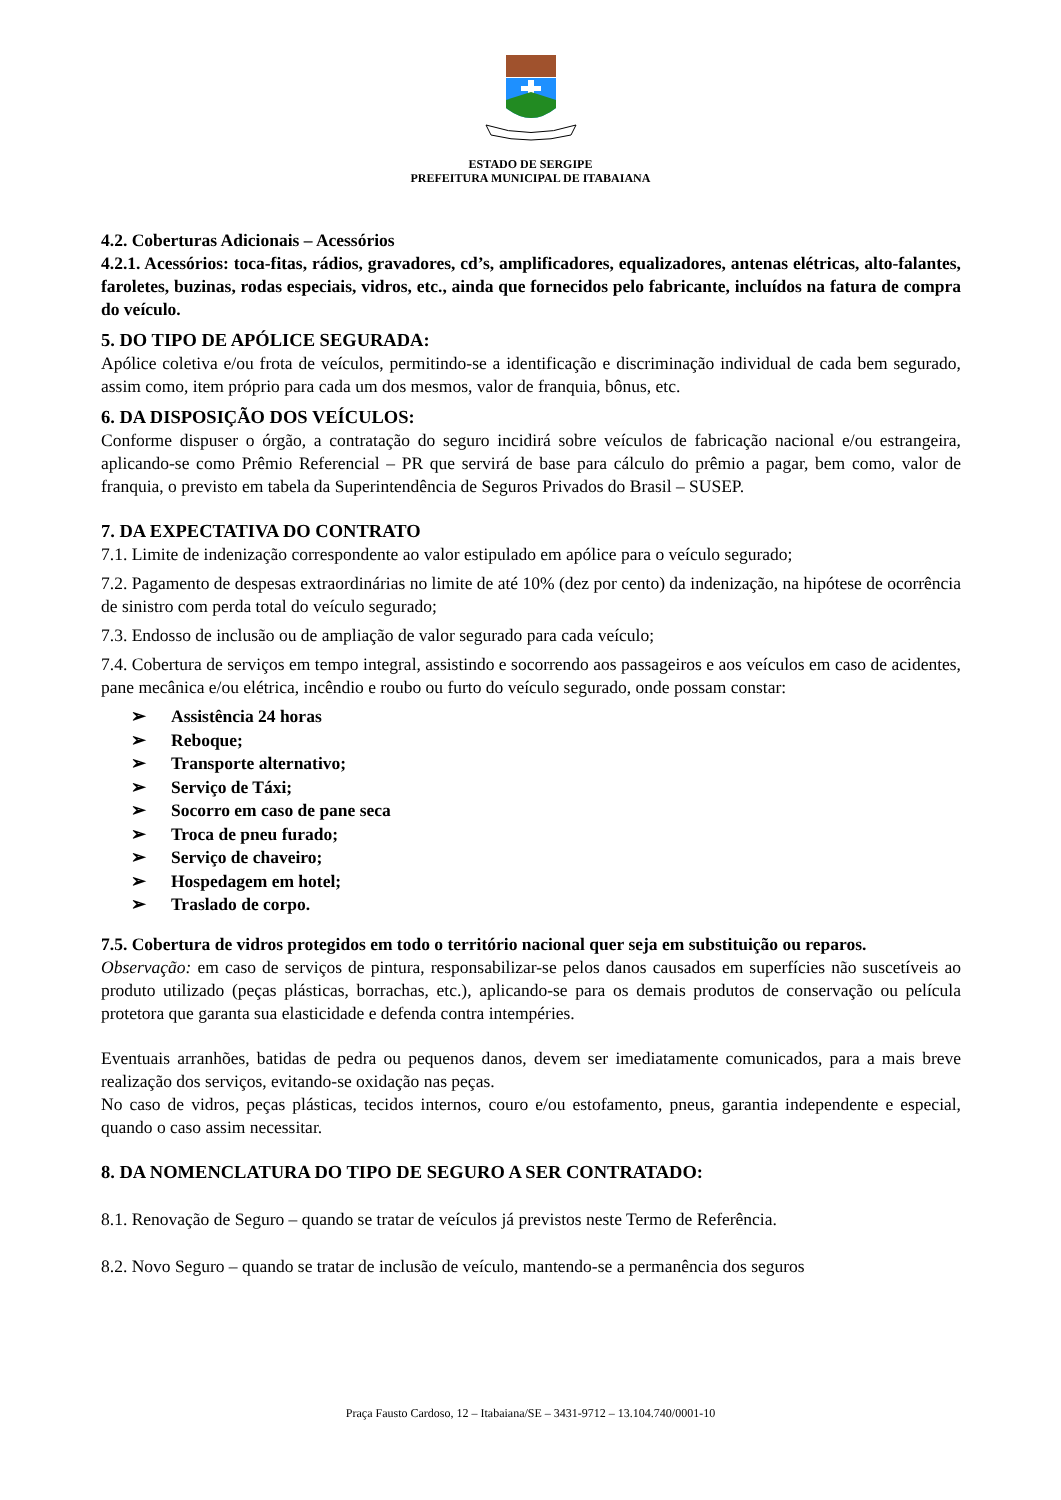ESTADO DE SERGIPE
PREFEITURA MUNICIPAL DE ITABAIANA
4.2. Coberturas Adicionais – Acessórios
4.2.1. Acessórios: toca-fitas, rádios, gravadores, cd’s, amplificadores, equalizadores, antenas elétricas, alto-falantes, faroletes, buzinas, rodas especiais, vidros, etc., ainda que fornecidos pelo fabricante, incluídos na fatura de compra do veículo.
5. DO TIPO DE APÓLICE SEGURADA:
Apólice coletiva e/ou frota de veículos, permitindo-se a identificação e discriminação individual de cada bem segurado, assim como, item próprio para cada um dos mesmos, valor de franquia, bônus, etc.
6. DA DISPOSIÇÃO DOS VEÍCULOS:
Conforme dispuser o órgão, a contratação do seguro incidirá sobre veículos de fabricação nacional e/ou estrangeira, aplicando-se como Prêmio Referencial – PR que servirá de base para cálculo do prêmio a pagar, bem como, valor de franquia, o previsto em tabela da Superintendência de Seguros Privados do Brasil – SUSEP.
7. DA EXPECTATIVA DO CONTRATO
7.1. Limite de indenização correspondente ao valor estipulado em apólice para o veículo segurado;
7.2. Pagamento de despesas extraordinárias no limite de até 10% (dez por cento) da indenização, na hipótese de ocorrência de sinistro com perda total do veículo segurado;
7.3. Endosso de inclusão ou de ampliação de valor segurado para cada veículo;
7.4. Cobertura de serviços em tempo integral, assistindo e socorrendo aos passageiros e aos veículos em caso de acidentes, pane mecânica e/ou elétrica, incêndio e roubo ou furto do veículo segurado, onde possam constar:
➢ Assistência 24 horas
➢ Reboque;
➢ Transporte alternativo;
➢ Serviço de Táxi;
➢ Socorro em caso de pane seca
➢ Troca de pneu furado;
➢ Serviço de chaveiro;
➢ Hospedagem em hotel;
➢ Traslado de corpo.
7.5. Cobertura de vidros protegidos em todo o território nacional quer seja em substituição ou reparos.
Observação: em caso de serviços de pintura, responsabilizar-se pelos danos causados em superfícies não suscetíveis ao produto utilizado (peças plásticas, borrachas, etc.), aplicando-se para os demais produtos de conservação ou película protetora que garanta sua elasticidade e defenda contra intempéries.
Eventuais arranhões, batidas de pedra ou pequenos danos, devem ser imediatamente comunicados, para a mais breve realização dos serviços, evitando-se oxidação nas peças.
No caso de vidros, peças plásticas, tecidos internos, couro e/ou estofamento, pneus, garantia independente e especial, quando o caso assim necessitar.
8. DA NOMENCLATURA DO TIPO DE SEGURO A SER CONTRATADO:
8.1. Renovação de Seguro – quando se tratar de veículos já previstos neste Termo de Referência.
8.2. Novo Seguro – quando se tratar de inclusão de veículo, mantendo-se a permanência dos seguros
Praça Fausto Cardoso, 12 – Itabaiana/SE – 3431-9712 – 13.104.740/0001-10